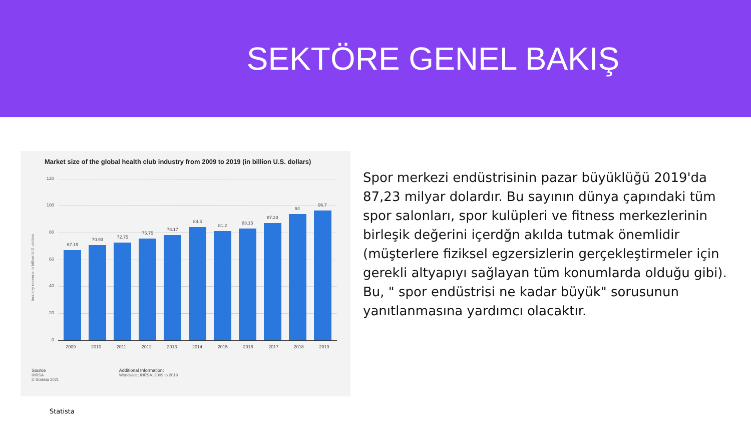SEKTÖRE GENEL BAKIŞ
Market size of the global health club industry from 2009 to 2019 (in billion U.S. dollars)
Industry revenue in billion U.S. dollars
120
100
80
60
40
20
0
67.19
70.93
72.75
75.75
78.17
84.3
81.2
83.15
87.23
94
96.7
2009 2010 2011 2012 2013 2014 2015 2016 2017 2018 2019
Source
IHRSA
© Statista 2021
Additional Information:
Worldwide; IHRSA; 2009 to 2019
Statista
Spor merkezi endüstrisinin pazar büyüklüğü 2019'da 87,23 milyar dolardır. Bu sayının dünya çapındaki tüm spor salonları, spor kulüpleri ve fitness merkezlerinin birleşik değerini içerdğn akılda tutmak önemlidir (müşterlere fiziksel egzersizlerin gerçekleştirmeler için gerekli altyapıyı sağlayan tüm konumlarda olduğu gibi). Bu, " spor endüstrisi ne kadar büyük" sorusunun yanıtlanmasına yardımcı olacaktır.